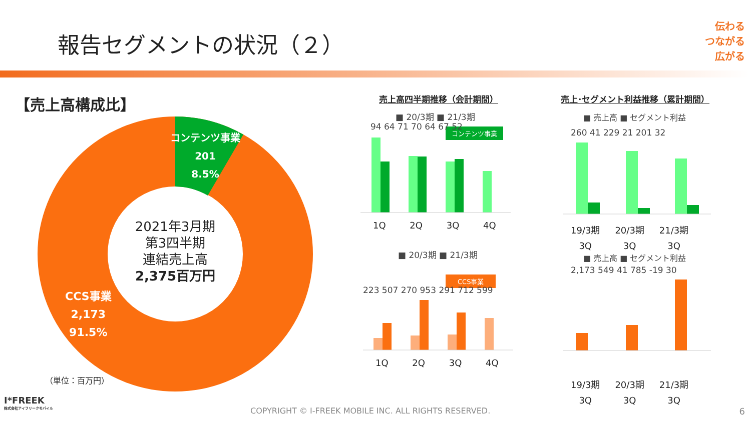報告セグメントの状況（２）
伝わる
つながる
広がる
【売上高構成比】
コンテンツ事業
201
8.5%
CCS事業
2,173
91.5%
2021年3月期
第3四半期
連結売上高
2,375百万円
（単位：百万円）
売上高四半期推移（会計期間） 売上･セグメント利益推移（累計期間）
■ 20/3期 ■ 21/3期
コンテンツ事業
94 64 71 70 64 67 52
1Q 2Q 3Q 4Q
■ 20/3期 ■ 21/3期
CCS事業
223 507 270 953 291 712 599
1Q 2Q 3Q 4Q
■ 売上高 ■ セグメント利益
260 41 229 21 201 32
19/3期
3Q 20/3期
3Q 21/3期
3Q
■ 売上高 ■ セグメント利益
2,173 549 41 785 -19 30
19/3期
3Q 20/3期
3Q 21/3期
3Q
I*FREEK
株式会社アイフリークモバイル
COPYRIGHT © I-FREEK MOBILE INC. ALL RIGHTS RESERVED.
6